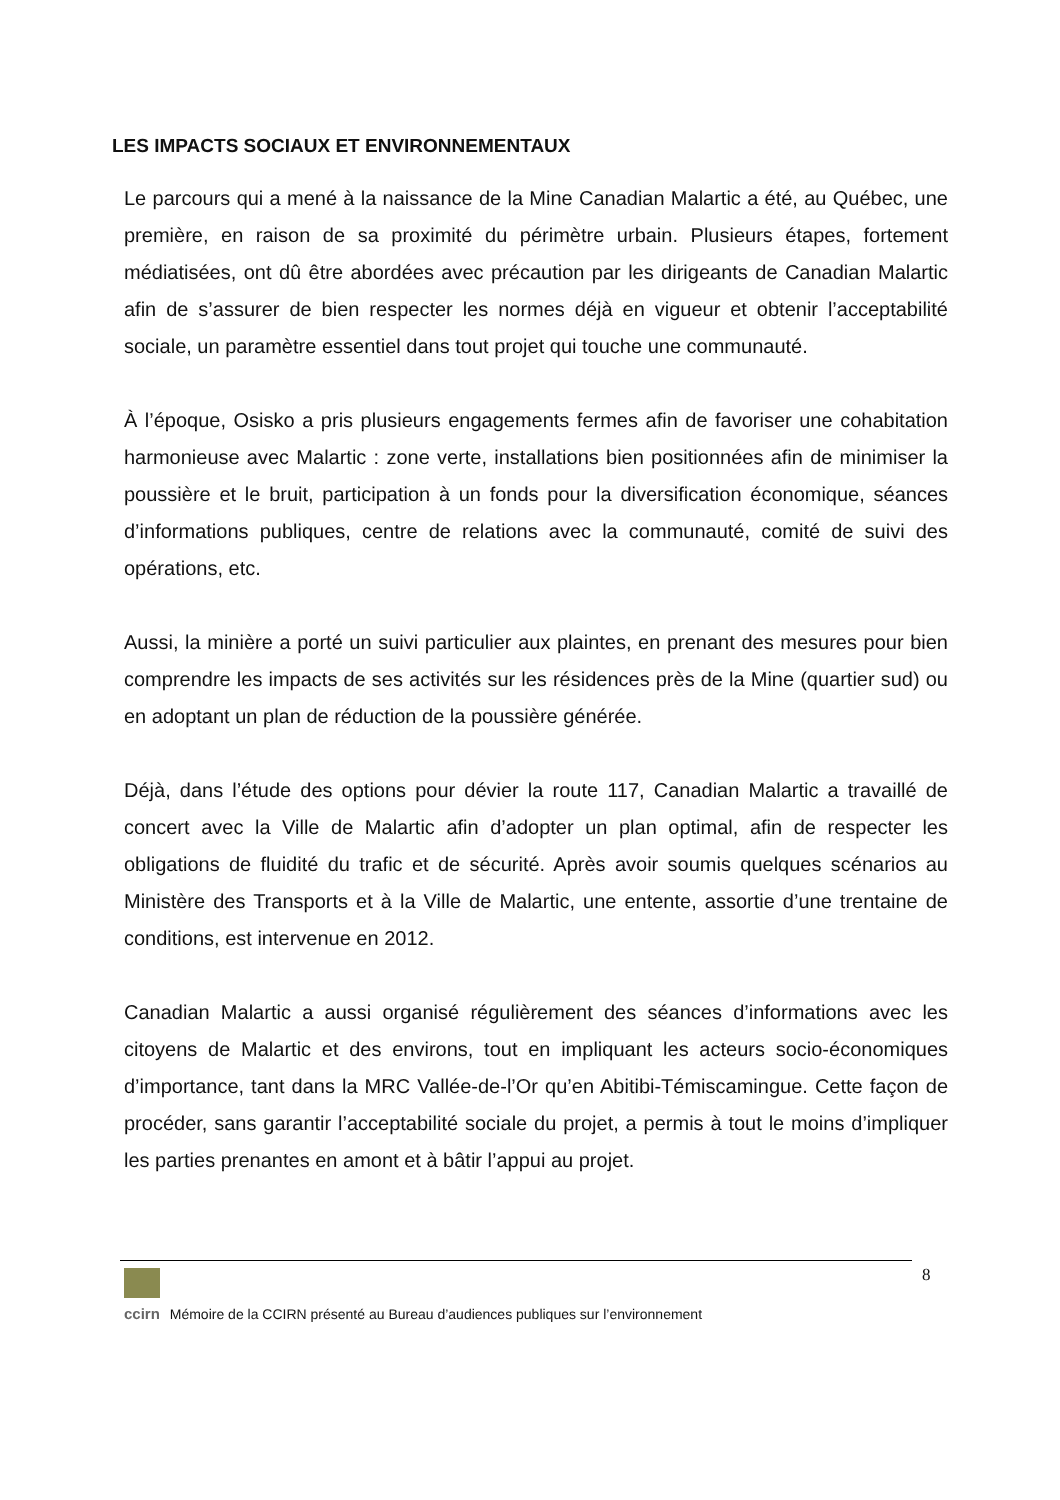LES IMPACTS SOCIAUX ET ENVIRONNEMENTAUX
Le parcours qui a mené à la naissance de la Mine Canadian Malartic a été, au Québec, une première, en raison de sa proximité du périmètre urbain. Plusieurs étapes, fortement médiatisées, ont dû être abordées avec précaution par les dirigeants de Canadian Malartic afin de s’assurer de bien respecter les normes déjà en vigueur et obtenir l’acceptabilité sociale, un paramètre essentiel dans tout projet qui touche une communauté.
À l’époque, Osisko a pris plusieurs engagements fermes afin de favoriser une cohabitation harmonieuse avec Malartic : zone verte, installations bien positionnées afin de minimiser la poussière et le bruit, participation à un fonds pour la diversification économique, séances d’informations publiques, centre de relations avec la communauté, comité de suivi des opérations, etc.
Aussi, la minière a porté un suivi particulier aux plaintes, en prenant des mesures pour bien comprendre les impacts de ses activités sur les résidences près de la Mine (quartier sud) ou en adoptant un plan de réduction de la poussière générée.
Déjà, dans l’étude des options pour dévier la route 117, Canadian Malartic a travaillé de concert avec la Ville de Malartic afin d’adopter un plan optimal, afin de respecter les obligations de fluidité du trafic et de sécurité. Après avoir soumis quelques scénarios au Ministère des Transports et à la Ville de Malartic, une entente, assortie d’une trentaine de conditions, est intervenue en 2012.
Canadian Malartic a aussi organisé régulièrement des séances d’informations avec les citoyens de Malartic et des environs, tout en impliquant les acteurs socio-économiques d’importance, tant dans la MRC Vallée-de-l’Or qu’en Abitibi-Témiscamingue. Cette façon de procéder, sans garantir l’acceptabilité sociale du projet, a permis à tout le moins d’impliquer les parties prenantes en amont et à bâtir l’appui au projet.
8
ccirn Mémoire de la CCIRN présenté au Bureau d’audiences publiques sur l’environnement